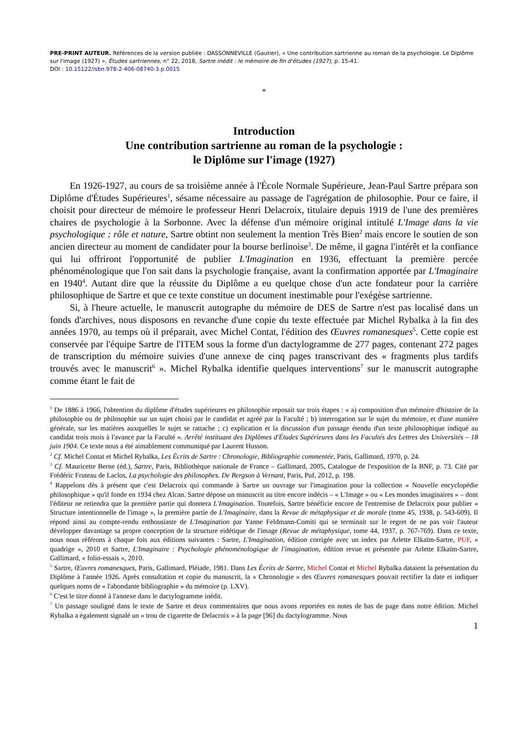PRE-PRINT AUTEUR. Références de la version publiée : DASSONNEVILLE (Gautier), « Une contribution sartrienne au roman de la psychologie. Le Diplôme sur l'image (1927) », Études sartriennes, n° 22, 2018, Sartre inédit : le mémoire de fin d'études (1927), p. 15-41.
DOI : 10.15122/isbn.978-2-406-08740-3.p.0015
*
Introduction
Une contribution sartrienne au roman de la psychologie :
le Diplôme sur l'image (1927)
En 1926-1927, au cours de sa troisième année à l'École Normale Supérieure, Jean-Paul Sartre prépara son Diplôme d'Études Supérieures<sup>1</sup>, sésame nécessaire au passage de l'agrégation de philosophie. Pour ce faire, il choisit pour directeur de mémoire le professeur Henri Delacroix, titulaire depuis 1919 de l'une des premières chaires de psychologie à la Sorbonne. Avec la défense d'un mémoire original intitulé L'Image dans la vie psychologique : rôle et nature, Sartre obtint non seulement la mention Très Bien<sup>2</sup> mais encore le soutien de son ancien directeur au moment de candidater pour la bourse berlinoise<sup>3</sup>. De même, il gagna l'intérêt et la confiance qui lui offriront l'opportunité de publier L'Imagination en 1936, effectuant la première percée phénoménologique que l'on sait dans la psychologie française, avant la confirmation apportée par L'Imaginaire en 1940<sup>4</sup>. Autant dire que la réussite du Diplôme a eu quelque chose d'un acte fondateur pour la carrière philosophique de Sartre et que ce texte constitue un document inestimable pour l'exégèse sartrienne.
Si, à l'heure actuelle, le manuscrit autographe du mémoire de DES de Sartre n'est pas localisé dans un fonds d'archives, nous disposons en revanche d'une copie du texte effectuée par Michel Rybalka à la fin des années 1970, au temps où il préparait, avec Michel Contat, l'édition des Œuvres romanesques<sup>5</sup>. Cette copie est conservée par l'équipe Sartre de l'ITEM sous la forme d'un dactylogramme de 277 pages, contenant 272 pages de transcription du mémoire suivies d'une annexe de cinq pages transcrivant des « fragments plus tardifs trouvés avec le manuscrit<sup>6</sup> ». Michel Rybalka identifie quelques interventions<sup>7</sup> sur le manuscrit autographe comme étant le fait de
<sup>1</sup> De 1886 à 1966, l'obtention du diplôme d'études supérieures en philosophie reposait sur trois étapes : « a) composition d'un mémoire d'histoire de la philosophie ou de philosophie sur un sujet choisi par le candidat et agréé par la Faculté ; b) interrogation sur le sujet du mémoire, et d'une manière générale, sur les matières auxquelles le sujet se rattache ; c) explication et la discussion d'un passage étendu d'un texte philosophique indiqué au candidat trois mois à l'avance par la Faculté ». Arrêté instituant des Diplômes d'Études Supérieures dans les Facultés des Lettres des Universités – 18 juin 1904. Ce texte nous a été aimablement communiqué par Laurent Husson.
<sup>2</sup> Cf. Michel Contat et Michel Rybalka, Les Écrits de Sartre : Chronologie, Bibliographie commentée, Paris, Gallimard, 1970, p. 24.
<sup>3</sup> Cf. Mauricette Berne (éd.), Sartre, Paris, Bibliothèque nationale de France – Gallimard, 2005, Catalogue de l'exposition de la BNF, p. 73. Cité par Frédéric Fruteau de Laclos, La psychologie des philosophes. De Bergson à Vernant, Paris, Puf, 2012, p. 198.
<sup>4</sup> Rappelons dès à présent que c'est Delacroix qui commande à Sartre un ouvrage sur l'imagination pour la collection « Nouvelle encyclopédie philosophique » qu'il fonde en 1934 chez Alcan. Sartre dépose un manuscrit au titre encore indécis – « L'Image » ou « Les mondes imaginaires » – dont l'éditeur ne retiendra que la première partie qui donnera L'Imagination. Toutefois, Sartre bénéficie encore de l'entremise de Delacroix pour publier « Structure intentionnelle de l'image », la première partie de L'Imaginaire, dans la Revue de métaphysique et de morale (tome 45, 1938, p. 543-609). Il répond ainsi au compte-rendu enthousiaste de L'Imagination par Yanne Feldmann-Comiti qui se terminait sur le regret de ne pas voir l'auteur développer davantage sa propre conception de la structure eidétique de l'image (Revue de métaphysique, tome 44, 1937, p. 767-769). Dans ce texte, nous nous référons à chaque fois aux éditions suivantes : Sartre, L'Imagination, édition corrigée avec un index par Arlette Elkaïm-Sartre, PUF, « quadrige », 2010 et Sartre, L'Imaginaire : Psychologie phénoménologique de l'imagination, édition revue et présentée par Arlette Elkaïm-Sartre, Gallimard, « folio-essais », 2010.
<sup>5</sup> Sartre, Œuvres romanesques, Paris, Gallimard, Pléiade, 1981. Dans Les Écrits de Sartre, Michel Contat et Michel Rybalka dataient la présentation du Diplôme à l'année 1926. Après consultation et copie du manuscrit, la « Chronologie » des Œuvres romanesques pouvait rectifier la date et indiquer quelques noms de « l'abondante bibliographie » du mémoire (p. LXV).
<sup>6</sup> C'est le titre donné à l'annexe dans le dactylogramme inédit.
<sup>7</sup> Un passage souligné dans le texte de Sartre et deux commentaires que nous avons reportées en notes de bas de page dans notre édition. Michel Rybalka a également signalé un « trou de cigarette de Delacroix » à la page [96] du dactylogramme. Nous
1